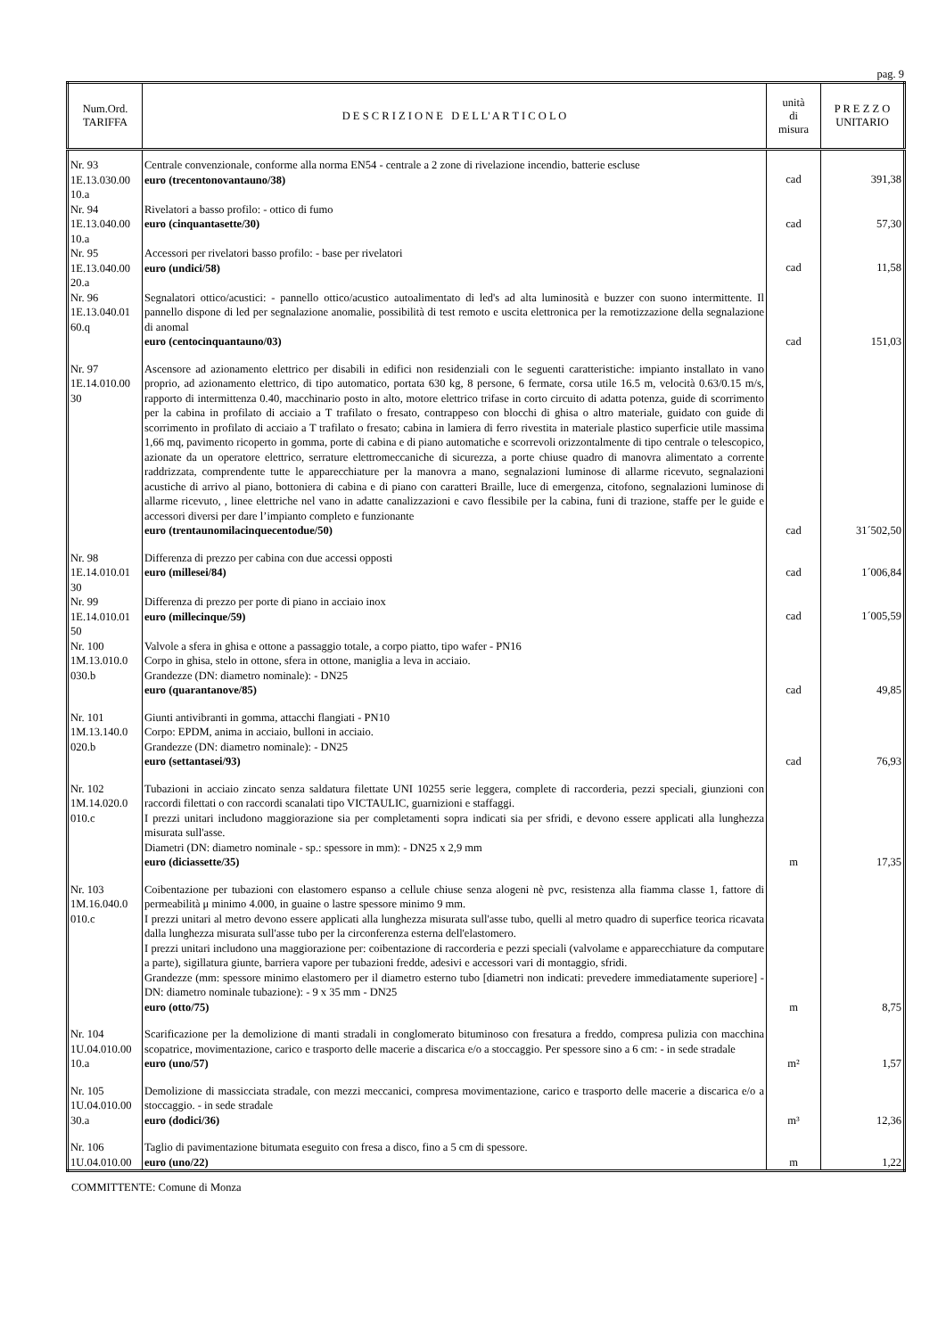pag. 9
| Num.Ord. TARIFFA | D E S C R I Z I O N E D E L L' A R T I C O L O | unità di misura | P R E Z Z O UNITARIO |
| --- | --- | --- | --- |
| Nr. 93 1E.13.030.00 10.a | Centrale convenzionale, conforme alla norma EN54 - centrale a 2 zone di rivelazione incendio, batterie escluse euro (trecentonovantauno/38) | cad | 391,38 |
| Nr. 94 1E.13.040.00 10.a | Rivelatori a basso profilo: - ottico di fumo euro (cinquantasette/30) | cad | 57,30 |
| Nr. 95 1E.13.040.00 20.a | Accessori per rivelatori basso profilo: - base per rivelatori euro (undici/58) | cad | 11,58 |
| Nr. 96 1E.13.040.01 60.q | Segnalatori ottico/acustici: - pannello ottico/acustico autoalimentato di led's ad alta luminosità e buzzer con suono intermittente. Il pannello dispone di led per segnalazione anomalie, possibilità di test remoto e uscita elettronica per la remotizzazione della segnalazione di anomal euro (centocinquantauno/03) | cad | 151,03 |
| Nr. 97 1E.14.010.00 30 | Ascensore ad azionamento elettrico per disabili in edifici non residenziali con le seguenti caratteristiche: impianto installato in vano proprio, ad azionamento elettrico, di tipo automatico, portata 630 kg, 8 persone, 6 fermate, corsa utile 16.5 m, velocità 0.63/0.15 m/s, rapporto di intermittenza 0.40, macchinario posto in alto, motore elettrico trifase in corto circuito di adatta potenza, guide di scorrimento per la cabina in profilato di acciaio a T trafilato o fresato, contrappeso con blocchi di ghisa o altro materiale, guidato con guide di scorrimento in profilato di acciaio a T trafilato o fresato; cabina in lamiera di ferro rivestita in materiale plastico superficie utile massima 1,66 mq, pavimento ricoperto in gomma, porte di cabina e di piano automatiche e scorrevoli orizzontalmente di tipo centrale o telescopico, azionate da un operatore elettrico, serrature elettromeccaniche di sicurezza, a porte chiuse quadro di manovra alimentato a corrente raddrizzata, comprendente tutte le apparecchiature per la manovra a mano, segnalazioni luminose di allarme ricevuto, segnalazioni acustiche di arrivo al piano, bottoniera di cabina e di piano con caratteri Braille, luce di emergenza, citofono, segnalazioni luminose di allarme ricevuto, , linee elettriche nel vano in adatte canalizzazioni e cavo flessibile per la cabina, funi di trazione, staffe per le guide e accessori diversi per dare l’impianto completo e funzionante euro (trentaunomilacinquecentodue/50) | cad | 31´502,50 |
| Nr. 98 1E.14.010.01 30 | Differenza di prezzo per cabina con due accessi opposti euro (millesei/84) | cad | 1´006,84 |
| Nr. 99 1E.14.010.01 50 | Differenza di prezzo per porte di piano in acciaio inox euro (millecinque/59) | cad | 1´005,59 |
| Nr. 100 1M.13.010.0 030.b | Valvole a sfera in ghisa e ottone a passaggio totale, a corpo piatto, tipo wafer - PN16 Corpo in ghisa, stelo in ottone, sfera in ottone, maniglia a leva in acciaio. Grandezze (DN: diametro nominale): - DN25 euro (quarantanove/85) | cad | 49,85 |
| Nr. 101 1M.13.140.0 020.b | Giunti antivibranti in gomma, attacchi flangiati - PN10 Corpo: EPDM, anima in acciaio, bulloni in acciaio. Grandezze (DN: diametro nominale): - DN25 euro (settantasei/93) | cad | 76,93 |
| Nr. 102 1M.14.020.0 010.c | Tubazioni in acciaio zincato senza saldatura filettate UNI 10255 serie leggera, complete di raccorderia, pezzi speciali, giunzioni con raccordi filettati o con raccordi scanalati tipo VICTAULIC, guarnizioni e staffaggi. I prezzi unitari includono maggiorazione sia per completamenti sopra indicati sia per sfridi, e devono essere applicati alla lunghezza misurata sull'asse. Diametri (DN: diametro nominale - sp.: spessore in mm): - DN25 x 2,9 mm euro (diciassette/35) | m | 17,35 |
| Nr. 103 1M.16.040.0 010.c | Coibentazione per tubazioni con elastomero espanso a cellule chiuse senza alogeni nè pvc, resistenza alla fiamma classe 1, fattore di permeabilità μ minimo 4.000, in guaine o lastre spessore minimo 9 mm. I prezzi unitari al metro devono essere applicati alla lunghezza misurata sull'asse tubo, quelli al metro quadro di superfice teorica ricavata dalla lunghezza misurata sull'asse tubo per la circonferenza esterna dell'elastomero. I prezzi unitari includono una maggiorazione per: coibentazione di raccorderia e pezzi speciali (valvolame e apparecchiature da computare a parte), sigillatura giunte, barriera vapore per tubazioni fredde, adesivi e accessori vari di montaggio, sfridi. Grandezze (mm: spessore minimo elastomero per il diametro esterno tubo [diametri non indicati: prevedere immediatamente superiore] - DN: diametro nominale tubazione): - 9 x 35 mm - DN25 euro (otto/75) | m | 8,75 |
| Nr. 104 1U.04.010.00 10.a | Scarificazione per la demolizione di manti stradali in conglomerato bituminoso con fresatura a freddo, compresa pulizia con macchina scopatrice, movimentazione, carico e trasporto delle macerie a discarica e/o a stoccaggio. Per spessore sino a 6 cm: - in sede stradale euro (uno/57) | m² | 1,57 |
| Nr. 105 1U.04.010.00 30.a | Demolizione di massicciata stradale, con mezzi meccanici, compresa movimentazione, carico e trasporto delle macerie a discarica e/o a stoccaggio. - in sede stradale euro (dodici/36) | m³ | 12,36 |
| Nr. 106 1U.04.010.00 | Taglio di pavimentazione bitumata eseguito con fresa a disco, fino a 5 cm di spessore. euro (uno/22) | m | 1,22 |
COMMITTENTE: Comune di Monza